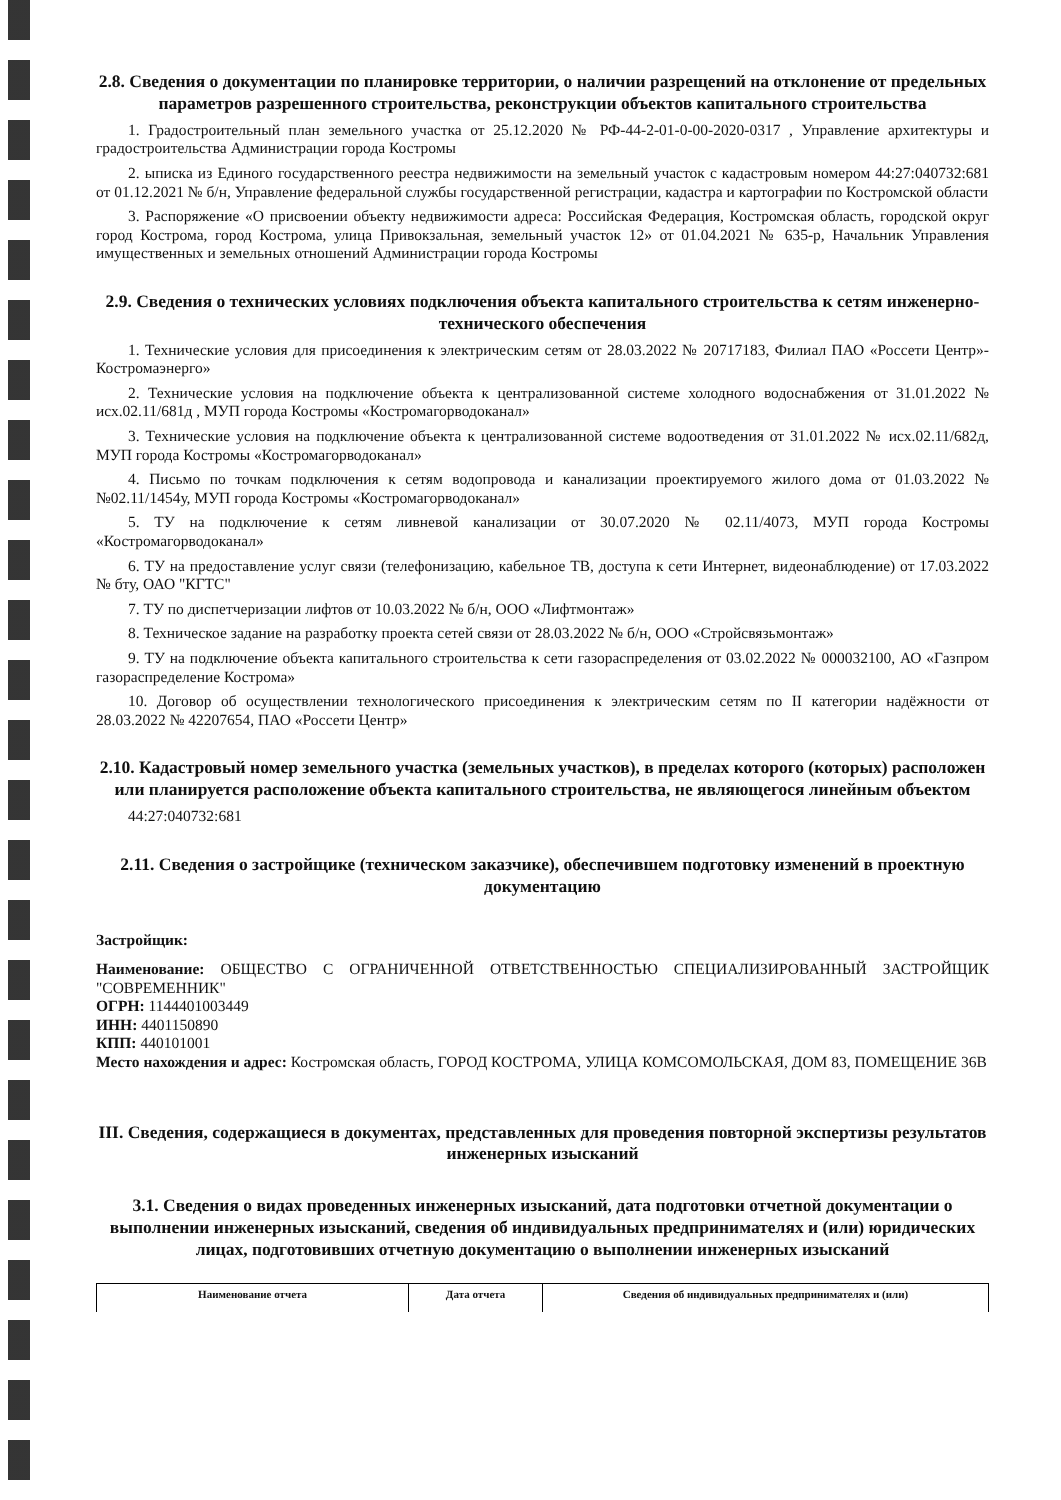2.8. Сведения о документации по планировке территории, о наличии разрещений на отклонение от предельных параметров разрешенного строительства, реконструкции объектов капитального строительства
1. Градостроительный план земельного участка от 25.12.2020 № РФ-44-2-01-0-00-2020-0317 , Управление архитектуры и градостроительства Администрации города Костромы
2. ыписка из Единого государственного реестра недвижимости на земельный участок с кадастровым номером 44:27:040732:681 от 01.12.2021 № б/н, Управление федеральной службы государственной регистрации, кадастра и картографии по Костромской области
3. Распоряжение «О присвоении объекту недвижимости адреса: Российская Федерация, Костромская область, городской округ город Кострома, город Кострома, улица Привокзальная, земельный участок 12» от 01.04.2021 № 635-р, Начальник Управления имущественных и земельных отношений Администрации города Костромы
2.9. Сведения о технических условиях подключения объекта капитального строительства к сетям инженерно-технического обеспечения
1. Технические условия для присоединения к электрическим сетям от 28.03.2022 № 20717183, Филиал ПАО «Россети Центр»-Костромаэнерго»
2. Технические условия на подключение объекта к централизованной системе холодного водоснабжения от 31.01.2022 № исх.02.11/681д , МУП города Костромы «Костромагорводоканал»
3. Технические условия на подключение объекта к централизованной системе водоотведения от 31.01.2022 № исх.02.11/682д, МУП города Костромы «Костромагорводоканал»
4. Письмо по точкам подключения к сетям водопровода и канализации проектируемого жилого дома от 01.03.2022 № №02.11/1454у, МУП города Костромы «Костромагорводоканал»
5. ТУ на подключение к сетям ливневой канализации от 30.07.2020 № 02.11/4073, МУП города Костромы «Костромагорводоканал»
6. ТУ на предоставление услуг связи (телефонизацию, кабельное ТВ, доступа к сети Интернет, видеонаблюдение) от 17.03.2022 № бту, ОАО "КГТС"
7. ТУ по диспетчеризации лифтов от 10.03.2022 № б/н, ООО «Лифтмонтаж»
8. Техническое задание на разработку проекта сетей связи от 28.03.2022 № б/н, ООО «Стройсвязьмонтаж»
9. ТУ на подключение объекта капитального строительства к сети газораспределения от 03.02.2022 № 000032100, АО «Газпром газораспределение Кострома»
10. Договор об осуществлении технологического присоединения к электрическим сетям по II категории надёжности от 28.03.2022 № 42207654, ПАО «Россети Центр»
2.10. Кадастровый номер земельного участка (земельных участков), в пределах которого (которых) расположен или планируется расположение объекта капитального строительства, не являющегося линейным объектом
44:27:040732:681
2.11. Сведения о застройщике (техническом заказчике), обеспечившем подготовку изменений в проектную документацию
Застройщик:
Наименование: ОБЩЕСТВО С ОГРАНИЧЕННОЙ ОТВЕТСТВЕННОСТЬЮ СПЕЦИАЛИЗИРОВАННЫЙ ЗАСТРОЙЩИК "СОВРЕМЕННИК"
ОГРН: 1144401003449
ИНН: 4401150890
КПП: 440101001
Место нахождения и адрес: Костромская область, ГОРОД КОСТРОМА, УЛИЦА КОМСОМОЛЬСКАЯ, ДОМ 83, ПОМЕЩЕНИЕ 36В
III. Сведения, содержащиеся в документах, представленных для проведения повторной экспертизы результатов инженерных изысканий
3.1. Сведения о видах проведенных инженерных изысканий, дата подготовки отчетной документации о выполнении инженерных изысканий, сведения об индивидуальных предпринимателях и (или) юридических лицах, подготовивших отчетную документацию о выполнении инженерных изысканий
| Наименование отчета | Дата отчета | Сведения об индивидуальных предпринимателях и (или) |
| --- | --- | --- |